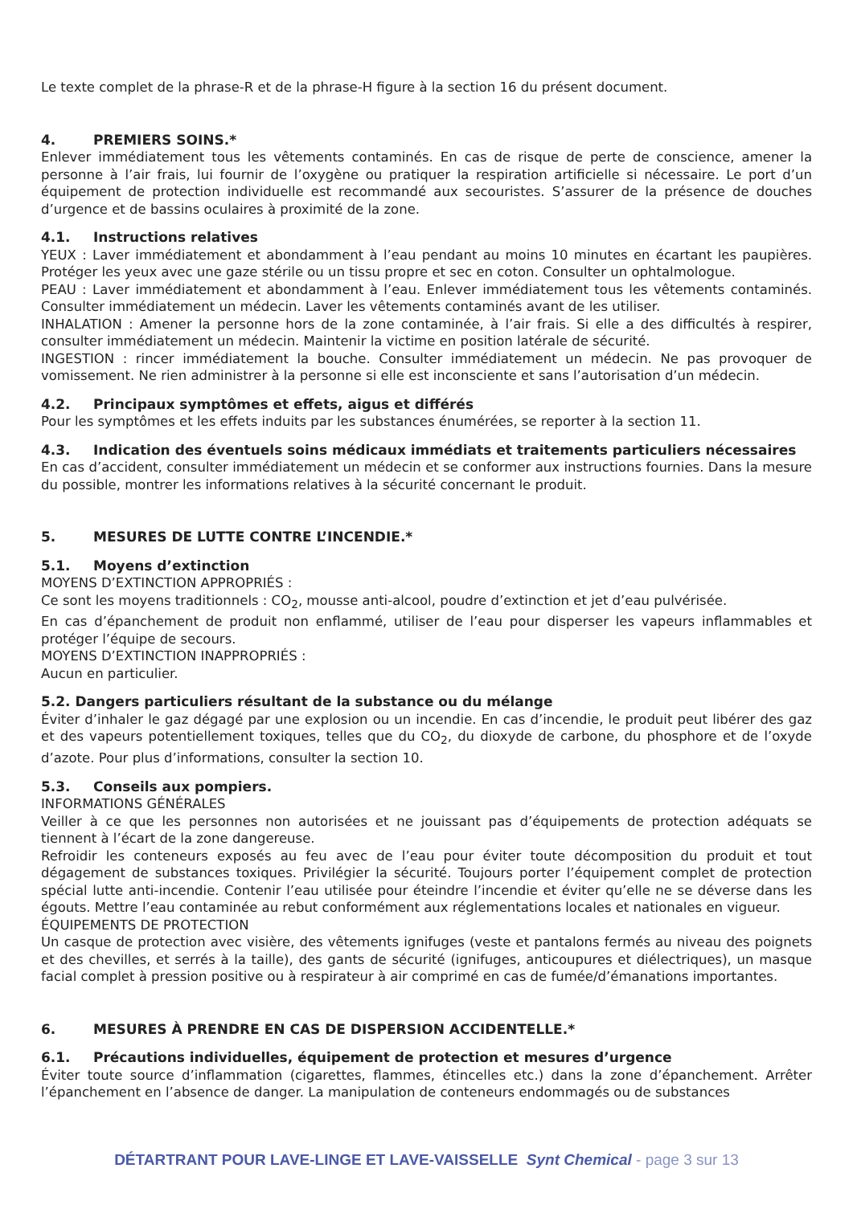Le texte complet de la phrase-R et de la phrase-H figure à la section 16 du présent document.
4. PREMIERS SOINS.*
Enlever immédiatement tous les vêtements contaminés. En cas de risque de perte de conscience, amener la personne à l’air frais, lui fournir de l’oxygène ou pratiquer la respiration artificielle si nécessaire. Le port d’un équipement de protection individuelle est recommandé aux secouristes. S’assurer de la présence de douches d’urgence et de bassins oculaires à proximité de la zone.
4.1. Instructions relatives
YEUX : Laver immédiatement et abondamment à l’eau pendant au moins 10 minutes en écartant les paupières. Protéger les yeux avec une gaze stérile ou un tissu propre et sec en coton. Consulter un ophtalmologue.
PEAU : Laver immédiatement et abondamment à l’eau. Enlever immédiatement tous les vêtements contaminés. Consulter immédiatement un médecin. Laver les vêtements contaminés avant de les utiliser.
INHALATION : Amener la personne hors de la zone contaminée, à l’air frais. Si elle a des difficultés à respirer, consulter immédiatement un médecin. Maintenir la victime en position latérale de sécurité.
INGESTION : rincer immédiatement la bouche. Consulter immédiatement un médecin. Ne pas provoquer de vomissement. Ne rien administrer à la personne si elle est inconsciente et sans l’autorisation d’un médecin.
4.2. Principaux symptômes et effets, aigus et différés
Pour les symptômes et les effets induits par les substances énumérées, se reporter à la section 11.
4.3. Indication des éventuels soins médicaux immédiats et traitements particuliers nécessaires
En cas d’accident, consulter immédiatement un médecin et se conformer aux instructions fournies. Dans la mesure du possible, montrer les informations relatives à la sécurité concernant le produit.
5. MESURES DE LUTTE CONTRE L’INCENDIE.*
5.1. Moyens d’extinction
MOYENS D’EXTINCTION APPROPRIÉS :
Ce sont les moyens traditionnels : CO<sub>2</sub>, mousse anti-alcool, poudre d’extinction et jet d’eau pulvérisée.
En cas d’épanchement de produit non enflammé, utiliser de l’eau pour disperser les vapeurs inflammables et protéger l’équipe de secours.
MOYENS D’EXTINCTION INAPPROPRIÉS :
Aucun en particulier.
5.2. Dangers particuliers résultant de la substance ou du mélange
Éviter d’inhaler le gaz dégagé par une explosion ou un incendie. En cas d’incendie, le produit peut libérer des gaz et des vapeurs potentiellement toxiques, telles que du CO<sub>2</sub>, du dioxyde de carbone, du phosphore et de l’oxyde d’azote. Pour plus d’informations, consulter la section 10.
5.3. Conseils aux pompiers.
INFORMATIONS GÉNÉRALES
Veiller à ce que les personnes non autorisées et ne jouissant pas d’équipements de protection adéquats se tiennent à l’écart de la zone dangereuse.
Refroidir les conteneurs exposés au feu avec de l’eau pour éviter toute décomposition du produit et tout dégagement de substances toxiques. Privilégier la sécurité. Toujours porter l’équipement complet de protection spécial lutte anti-incendie. Contenir l’eau utilisée pour éteindre l’incendie et éviter qu’elle ne se déverse dans les égouts. Mettre l’eau contaminée au rebut conformément aux réglementations locales et nationales en vigueur.
ÉQUIPEMENTS DE PROTECTION
Un casque de protection avec visière, des vêtements ignifuges (veste et pantalons fermés au niveau des poignets et des chevilles, et serrés à la taille), des gants de sécurité (ignifuges, anticoupures et diélectriques), un masque facial complet à pression positive ou à respirateur à air comprimé en cas de fumée/d’émanations importantes.
6. MESURES À PRENDRE EN CAS DE DISPERSION ACCIDENTELLE.*
6.1. Précautions individuelles, équipement de protection et mesures d’urgence
Éviter toute source d’inflammation (cigarettes, flammes, étincelles etc.) dans la zone d’épanchement. Arrêter l’épanchement en l’absence de danger. La manipulation de conteneurs endommagés ou de substances
DÉTARTRANT POUR LAVE-LINGE ET LAVE-VAISSELLE Synt Chemical - page 3 sur 13